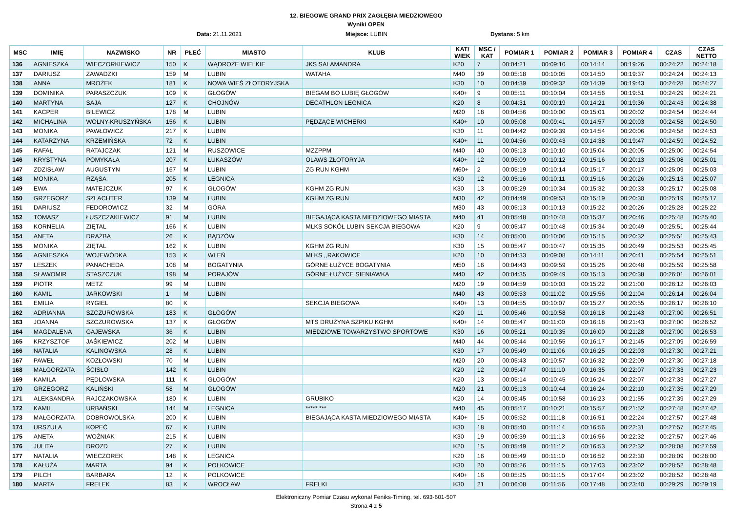12. BIEGOWE GRAND PRIX ZAGŁĘBIA MIEDZIOWEGO
Wyniki OPEN
Data: 21.11.2021 Miejsce: LUBIN Dystans: 5 km
| MSC | IMIĘ | NAZWISKO | NR | PŁEĆ | MIASTO | KLUB | KAT/ WIEK | MSC / KAT | POMIAR 1 | POMIAR 2 | POMIAR 3 | POMIAR 4 | CZAS | CZAS NETTO |
| --- | --- | --- | --- | --- | --- | --- | --- | --- | --- | --- | --- | --- | --- | --- |
| 136 | AGNIESZKA | WIECZORKIEWICZ | 150 | K | WĄDROŻE WIELKIE | JKS SALAMANDRA | K20 | 7 | 00:04:21 | 00:09:10 | 00:14:14 | 00:19:26 | 00:24:22 | 00:24:18 |
| 137 | DARIUSZ | ZAWADZKI | 159 | M | LUBIN | WATAHA | M40 | 39 | 00:05:18 | 00:10:05 | 00:14:50 | 00:19:37 | 00:24:24 | 00:24:13 |
| 138 | ANNA | MROŻEK | 181 | K | NOWA WIEŚ ZŁOTORYJSKA | | K30 | 10 | 00:04:39 | 00:09:32 | 00:14:39 | 00:19:43 | 00:24:28 | 00:24:27 |
| 139 | DOMINIKA | PARASZCZUK | 109 | K | GŁOGÓW | BIEGAM BO LUBIĘ GŁOGÓW | K40+ | 9 | 00:05:11 | 00:10:04 | 00:14:56 | 00:19:51 | 00:24:29 | 00:24:21 |
| 140 | MARTYNA | SAJA | 127 | K | CHOJNÓW | DECATHLON LEGNICA | K20 | 8 | 00:04:31 | 00:09:19 | 00:14:21 | 00:19:36 | 00:24:43 | 00:24:38 |
| 141 | KACPER | BILEWICZ | 178 | M | LUBIN | | M20 | 18 | 00:04:56 | 00:10:00 | 00:15:01 | 00:20:02 | 00:24:54 | 00:24:44 |
| 142 | MICHALINA | WOLNY-KRUSZYŃSKA | 156 | K | LUBIN | PĘDZĄCE WICHERKI | K40+ | 10 | 00:05:08 | 00:09:41 | 00:14:57 | 00:20:03 | 00:24:58 | 00:24:50 |
| 143 | MONIKA | PAWŁOWICZ | 217 | K | LUBIN | | K30 | 11 | 00:04:42 | 00:09:39 | 00:14:54 | 00:20:06 | 00:24:58 | 00:24:53 |
| 144 | KATARZYNA | KRZEMIŃSKA | 72 | K | LUBIN | | K40+ | 11 | 00:04:56 | 00:09:43 | 00:14:38 | 00:19:47 | 00:24:59 | 00:24:52 |
| 145 | RAFAŁ | RATAJCZAK | 121 | M | RUSZOWICE | MZZPPM | M40 | 40 | 00:05:13 | 00:10:10 | 00:15:04 | 00:20:05 | 00:25:00 | 00:24:54 |
| 146 | KRYSTYNA | POMYKAŁA | 207 | K | ŁUKASZÓW | OLAWS ZŁOTORYJA | K40+ | 12 | 00:05:09 | 00:10:12 | 00:15:16 | 00:20:13 | 00:25:08 | 00:25:01 |
| 147 | ZDZISŁAW | AUGUSTYN | 167 | M | LUBIN | ZG RUN KGHM | M60+ | 2 | 00:05:19 | 00:10:14 | 00:15:17 | 00:20:17 | 00:25:09 | 00:25:03 |
| 148 | MONIKA | RZĄSA | 205 | K | LEGNICA | | K30 | 12 | 00:05:16 | 00:10:11 | 00:15:16 | 00:20:26 | 00:25:13 | 00:25:07 |
| 149 | EWA | MATEJCZUK | 97 | K | GŁOGÓW | KGHM ZG RUN | K30 | 13 | 00:05:29 | 00:10:34 | 00:15:32 | 00:20:33 | 00:25:17 | 00:25:08 |
| 150 | GRZEGORZ | SZLACHTER | 139 | M | LUBIN | KGHM ZG RUN | M30 | 42 | 00:04:49 | 00:09:53 | 00:15:19 | 00:20:30 | 00:25:19 | 00:25:17 |
| 151 | DARIUSZ | FEDOROWICZ | 32 | M | GÓRA | | M30 | 43 | 00:05:13 | 00:10:13 | 00:15:22 | 00:20:26 | 00:25:28 | 00:25:22 |
| 152 | TOMASZ | ŁUSZCZAKIEWICZ | 91 | M | LUBIN | BIEGAJĄCA KASTA MIEDZIOWEGO MIASTA | M40 | 41 | 00:05:48 | 00:10:48 | 00:15:37 | 00:20:46 | 00:25:48 | 00:25:40 |
| 153 | KORNELIA | ZIĘTAL | 166 | K | LUBIN | MLKS SOKÓŁ LUBIN SEKCJA BIEGOWA | K20 | 9 | 00:05:47 | 00:10:48 | 00:15:34 | 00:20:49 | 00:25:51 | 00:25:44 |
| 154 | ANETA | DRAŻBA | 26 | K | BĄDZÓW | | K30 | 14 | 00:05:00 | 00:10:06 | 00:15:15 | 00:20:32 | 00:25:51 | 00:25:43 |
| 155 | MONIKA | ZIĘTAL | 162 | K | LUBIN | KGHM ZG RUN | K30 | 15 | 00:05:47 | 00:10:47 | 00:15:35 | 00:20:49 | 00:25:53 | 00:25:45 |
| 156 | AGNIESZKA | WOJEWÓDKA | 153 | K | WLEŃ | MLKS ,,RAKOWICE | K20 | 10 | 00:04:33 | 00:09:08 | 00:14:11 | 00:20:41 | 00:25:54 | 00:25:51 |
| 157 | LESZEK | PANACHEDA | 108 | M | BOGATYNIA | GÓRNE ŁUŻYCE BOGATYNIA | M50 | 16 | 00:04:43 | 00:09:59 | 00:15:26 | 00:20:48 | 00:25:59 | 00:25:58 |
| 158 | SŁAWOMIR | STASZCZUK | 198 | M | PORAJÓW | GÓRNE ŁUŻYCE SIENIAWKA | M40 | 42 | 00:04:35 | 00:09:49 | 00:15:13 | 00:20:38 | 00:26:01 | 00:26:01 |
| 159 | PIOTR | METZ | 99 | M | LUBIN | | M20 | 19 | 00:04:59 | 00:10:03 | 00:15:22 | 00:21:00 | 00:26:12 | 00:26:03 |
| 160 | KAMIL | JARKOWSKI | 1 | M | LUBIN | | M40 | 43 | 00:05:53 | 00:11:02 | 00:15:56 | 00:21:04 | 00:26:14 | 00:26:04 |
| 161 | EMILIA | RYGIEL | 80 | K | | SEKCJA BIEGOWA | K40+ | 13 | 00:04:55 | 00:10:07 | 00:15:27 | 00:20:55 | 00:26:17 | 00:26:10 |
| 162 | ADRIANNA | SZCZUROWSKA | 183 | K | GŁOGÓW | | K20 | 11 | 00:05:46 | 00:10:58 | 00:16:18 | 00:21:43 | 00:27:00 | 00:26:51 |
| 163 | JOANNA | SZCZUROWSKA | 137 | K | GŁOGÓW | MTS DRUŻYNA SZPIKU KGHM | K40+ | 14 | 00:05:47 | 00:11:00 | 00:16:18 | 00:21:43 | 00:27:00 | 00:26:52 |
| 164 | MAGDALENA | GAJEWSKA | 36 | K | LUBIN | MIEDZIOWE TOWARZYSTWO SPORTOWE | K30 | 16 | 00:05:21 | 00:10:35 | 00:16:00 | 00:21:28 | 00:27:00 | 00:26:53 |
| 165 | KRZYSZTOF | JAŚKIEWICZ | 202 | M | LUBIN | | M40 | 44 | 00:05:44 | 00:10:55 | 00:16:17 | 00:21:45 | 00:27:09 | 00:26:59 |
| 166 | NATALIA | KALINOWSKA | 28 | K | LUBIN | | K30 | 17 | 00:05:49 | 00:11:06 | 00:16:25 | 00:22:03 | 00:27:30 | 00:27:21 |
| 167 | PAWEŁ | KOZŁOWSKI | 70 | M | LUBIN | | M20 | 20 | 00:05:43 | 00:10:57 | 00:16:32 | 00:22:09 | 00:27:30 | 00:27:18 |
| 168 | MAŁGORZATA | ŚCISŁO | 142 | K | LUBIN | | K20 | 12 | 00:05:47 | 00:11:10 | 00:16:35 | 00:22:07 | 00:27:33 | 00:27:23 |
| 169 | KAMILA | PĘDLOWSKA | 111 | K | GŁOGÓW | | K20 | 13 | 00:05:14 | 00:10:45 | 00:16:24 | 00:22:07 | 00:27:33 | 00:27:27 |
| 170 | GRZEGORZ | KALIŃSKI | 58 | M | GŁOGÓW | | M20 | 21 | 00:05:13 | 00:10:44 | 00:16:24 | 00:22:10 | 00:27:35 | 00:27:29 |
| 171 | ALEKSANDRA | RAJCZAKOWSKA | 180 | K | LUBIN | GRUBIKO | K20 | 14 | 00:05:45 | 00:10:58 | 00:16:23 | 00:21:55 | 00:27:39 | 00:27:29 |
| 172 | KAMIL | URBAŃSKI | 144 | M | LEGNICA | ***** *** | M40 | 45 | 00:05:17 | 00:10:21 | 00:15:57 | 00:21:52 | 00:27:48 | 00:27:42 |
| 173 | MAŁGORZATA | DOBROWOLSKA | 200 | K | LUBIN | BIEGAJĄCA KASTA MIEDZIOWEGO MIASTA | K40+ | 15 | 00:05:52 | 00:11:18 | 00:16:51 | 00:22:24 | 00:27:57 | 00:27:48 |
| 174 | URSZULA | KOPEĆ | 67 | K | LUBIN | | K30 | 18 | 00:05:40 | 00:11:14 | 00:16:56 | 00:22:31 | 00:27:57 | 00:27:45 |
| 175 | ANETA | WOŹNIAK | 215 | K | LUBIN | | K30 | 19 | 00:05:39 | 00:11:13 | 00:16:56 | 00:22:32 | 00:27:57 | 00:27:46 |
| 176 | JULITA | DROZD | 27 | K | LUBIN | | K20 | 15 | 00:05:49 | 00:11:12 | 00:16:53 | 00:22:32 | 00:28:08 | 00:27:59 |
| 177 | NATALIA | WIECZOREK | 148 | K | LEGNICA | | K20 | 16 | 00:05:49 | 00:11:10 | 00:16:52 | 00:22:30 | 00:28:09 | 00:28:00 |
| 178 | KAŁUŻA | MARTA | 94 | K | POLKOWICE | | K30 | 20 | 00:05:26 | 00:11:15 | 00:17:03 | 00:23:02 | 00:28:52 | 00:28:48 |
| 179 | PILCH | BARBARA | 12 | K | POLKOWICE | | K40+ | 16 | 00:05:25 | 00:11:15 | 00:17:04 | 00:23:02 | 00:28:52 | 00:28:48 |
| 180 | MARTA | FRELEK | 83 | K | WROCŁAW | FRELKI | K30 | 21 | 00:06:08 | 00:11:56 | 00:17:48 | 00:23:40 | 00:29:29 | 00:29:19 |
Elektroniczny Pomiar Czasu wykonał Feniks-Timing, tel. 693-601-507
Strona 4 z 5